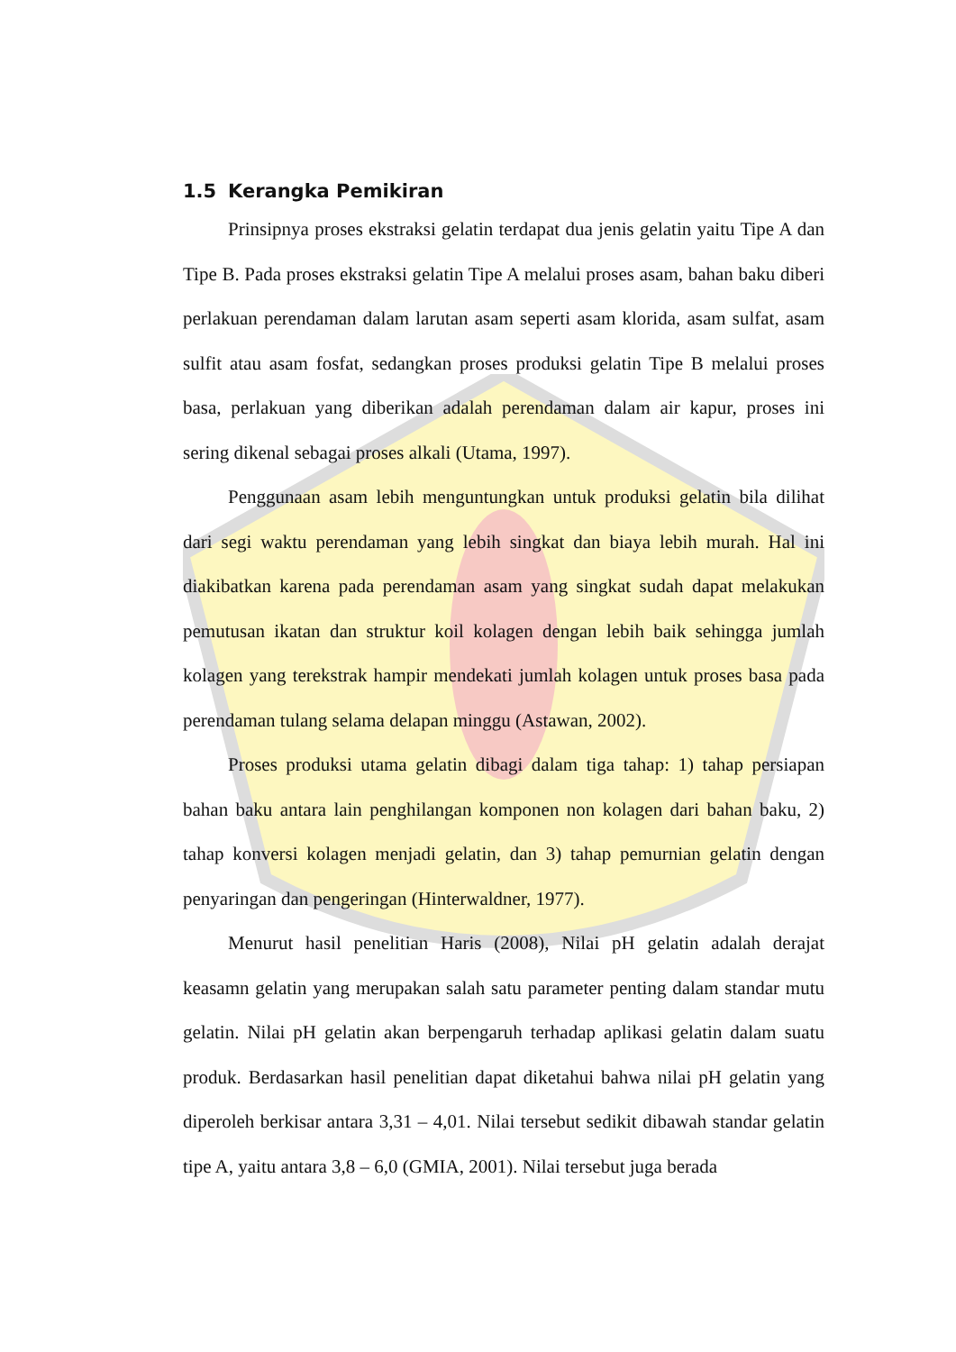1.5 Kerangka Pemikiran
Prinsipnya proses ekstraksi gelatin terdapat dua jenis gelatin yaitu Tipe A dan Tipe B. Pada proses ekstraksi gelatin Tipe A melalui proses asam, bahan baku diberi perlakuan perendaman dalam larutan asam seperti asam klorida, asam sulfat, asam sulfit atau asam fosfat, sedangkan proses produksi gelatin Tipe B melalui proses basa, perlakuan yang diberikan adalah perendaman dalam air kapur, proses ini sering dikenal sebagai proses alkali (Utama, 1997).
Penggunaan asam lebih menguntungkan untuk produksi gelatin bila dilihat dari segi waktu perendaman yang lebih singkat dan biaya lebih murah. Hal ini diakibatkan karena pada perendaman asam yang singkat sudah dapat melakukan pemutusan ikatan dan struktur koil kolagen dengan lebih baik sehingga jumlah kolagen yang terekstrak hampir mendekati jumlah kolagen untuk proses basa pada perendaman tulang selama delapan minggu (Astawan, 2002).
Proses produksi utama gelatin dibagi dalam tiga tahap: 1) tahap persiapan bahan baku antara lain penghilangan komponen non kolagen dari bahan baku, 2) tahap konversi kolagen menjadi gelatin, dan 3) tahap pemurnian gelatin dengan penyaringan dan pengeringan (Hinterwaldner, 1977).
Menurut hasil penelitian Haris (2008), Nilai pH gelatin adalah derajat keasamn gelatin yang merupakan salah satu parameter penting dalam standar mutu gelatin. Nilai pH gelatin akan berpengaruh terhadap aplikasi gelatin dalam suatu produk. Berdasarkan hasil penelitian dapat diketahui bahwa nilai pH gelatin yang diperoleh berkisar antara 3,31 – 4,01. Nilai tersebut sedikit dibawah standar gelatin tipe A, yaitu antara 3,8 – 6,0 (GMIA, 2001). Nilai tersebut juga berada